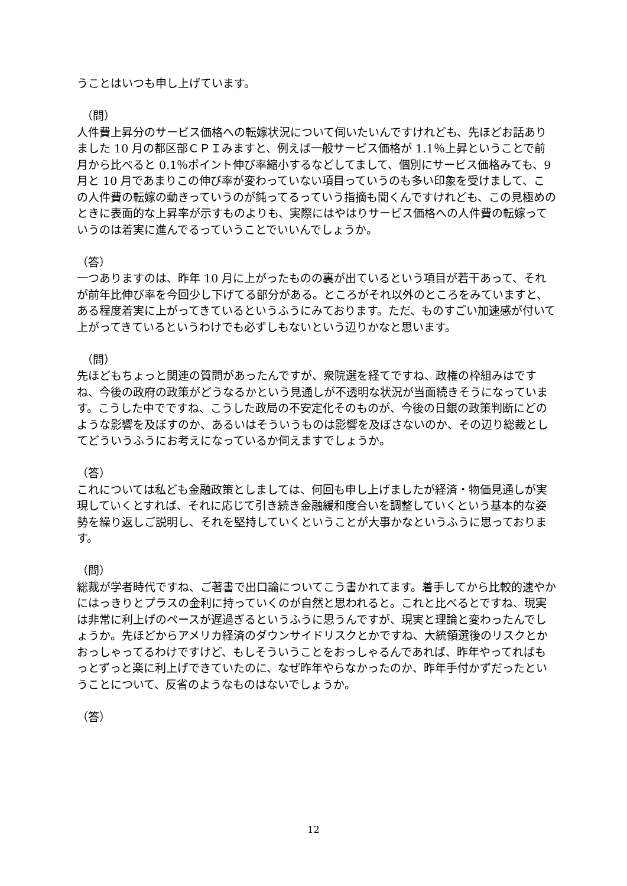うことはいつも申し上げています。
（問）
人件費上昇分のサービス価格への転嫁状況について伺いたいんですけれども、先ほどお話ありました 10 月の都区部ＣＰＩみますと、例えば一般サービス価格が 1.1％上昇ということで前月から比べると 0.1％ポイント伸び率縮小するなどしてまして、個別にサービス価格みても、9 月と 10 月であまりこの伸び率が変わっていない項目っていうのも多い印象を受けまして、この人件費の転嫁の動きっていうのが鈍ってるっていう指摘も聞くんですけれども、この見極めのときに表面的な上昇率が示すものよりも、実際にはやはりサービス価格への人件費の転嫁っていうのは着実に進んでるっていうことでいいんでしょうか。
（答）
一つありますのは、昨年 10 月に上がったものの裏が出ているという項目が若干あって、それが前年比伸び率を今回少し下げてる部分がある。ところがそれ以外のところをみていますと、ある程度着実に上がってきているというふうにみております。ただ、ものすごい加速感が付いて上がってきているというわけでも必ずしもないという辺りかなと思います。
（問）
先ほどもちょっと関連の質問があったんですが、衆院選を経てですね、政権の枠組みはですね、今後の政府の政策がどうなるかという見通しが不透明な状況が当面続きそうになっています。こうした中でですね、こうした政局の不安定化そのものが、今後の日銀の政策判断にどのような影響を及ぼすのか、あるいはそういうものは影響を及ぼさないのか、その辺り総裁としてどういうふうにお考えになっているか伺えますでしょうか。
（答）
これについては私ども金融政策としましては、何回も申し上げましたが経済・物価見通しが実現していくとすれば、それに応じて引き続き金融緩和度合いを調整していくという基本的な姿勢を繰り返しご説明し、それを堅持していくということが大事かなというふうに思っております。
（問）
総裁が学者時代ですね、ご著書で出口論についてこう書かれてます。着手してから比較的速やかにはっきりとプラスの金利に持っていくのが自然と思われると。これと比べるとですね、現実は非常に利上げのペースが遅過ぎるというふうに思うんですが、現実と理論と変わったんでしょうか。先ほどからアメリカ経済のダウンサイドリスクとかですね、大統領選後のリスクとかおっしゃってるわけですけど、もしそういうことをおっしゃるんであれば、昨年やってればもっとずっと楽に利上げできていたのに、なぜ昨年やらなかったのか、昨年手付かずだったということについて、反省のようなものはないでしょうか。
（答）
12